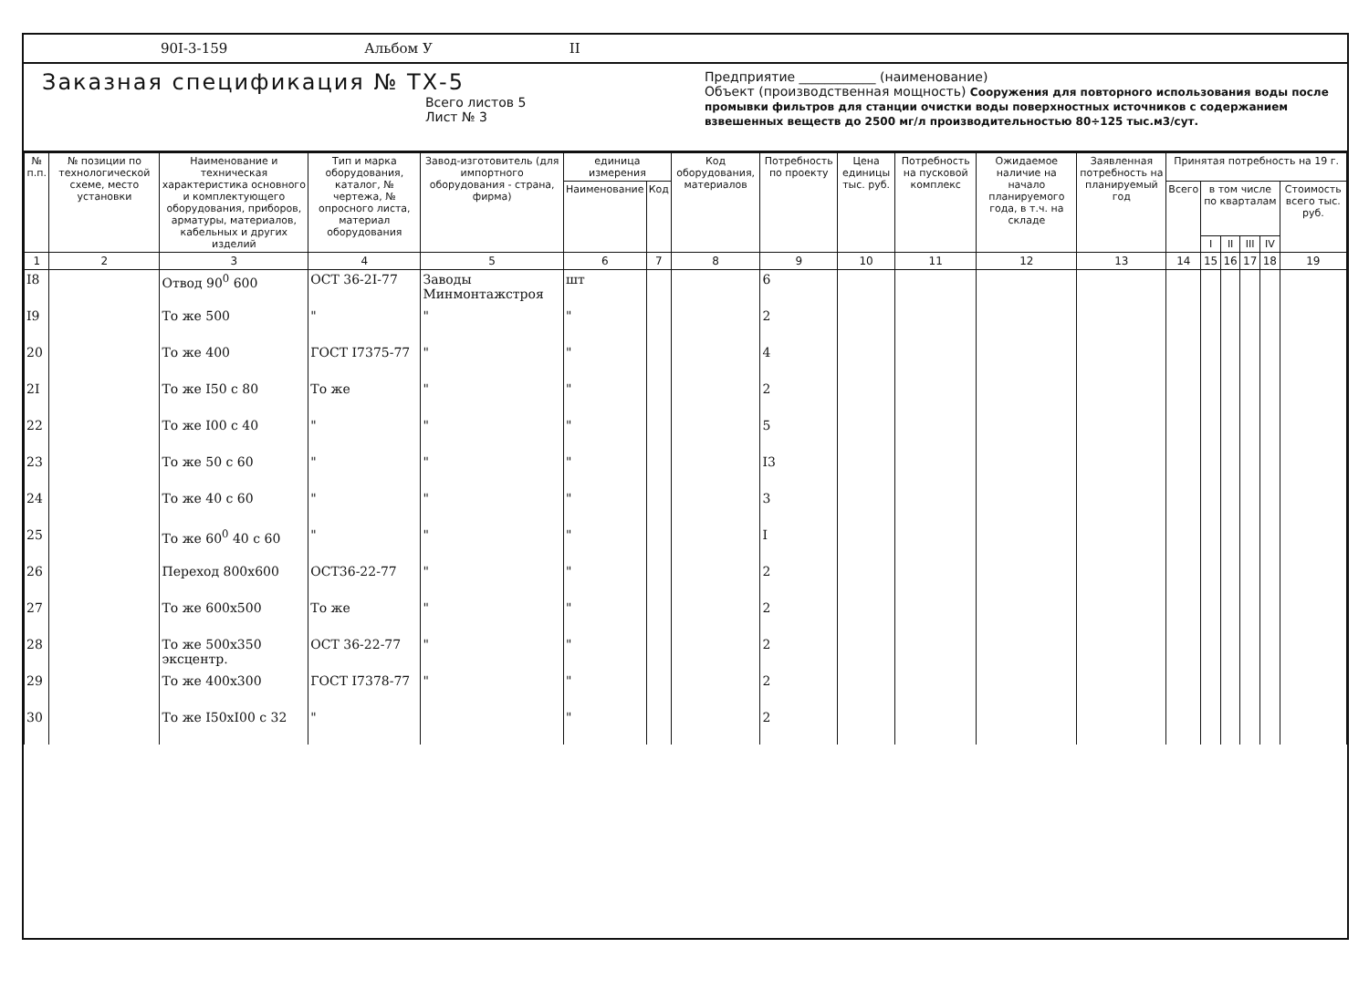90I-3-159 Альбом У II
Заказная спецификация № ТХ-5
Всего листов 5
Лист № 3
Предприятие ____________ (наименование)
Объект (производственная мощность) Сооружения для повторного использования воды после промывки фильтров для станции очистки воды поверхностных источников с содержанием взвешенных веществ до 2500 мг/л производительностью 80÷125 тыс.м3/сут.
| № п.п. | № позиции по технологической схеме, место установки | Наименование и техническая характеристика основного и комплектующего оборудования, приборов, арматуры, материалов, кабельных и других изделий | Тип и марка оборудования, каталог, № чертежа, № опросного листа, материал оборудования | Завод-изготовитель (для импортного оборудования - страна, фирма) | единица измерения | | Код оборудования, материалов | Потребность по проекту | Цена единицы тыс. руб. | Потребность на пусковой комплекс | Ожидаемое наличие на начало планируемого года, в т.ч. на складе | Заявленная потребность на планируемый год | Принятая потребность на 19 г. | | | | | |
| --- | --- | --- | --- | --- | --- | --- | --- | --- | --- | --- | --- | --- | --- | --- | --- | --- | --- | --- |
| | | | | | Наименование | Код | | | | | | | Всего | в том числе по кварталам | | | | Стоимость всего тыс. руб. |
| | | | | | | | | | | | | | | I | II | III | IV | |
| 1 | 2 | 3 | 4 | 5 | 6 | 7 | 8 | 9 | 10 | 11 | 12 | 13 | 14 | 15 | 16 | 17 | 18 | 19 |
| I8 | | Отвод 90<sup>0</sup> 600 | ОСТ 36-2I-77 | Заводы Минмонтажстроя | шт | | | 6 | | | | | | | | | | |
| I9 | | То же 500 | " | " | " | | | 2 | | | | | | | | | | |
| 20 | | То же 400 | ГОСТ I7375-77 | " | " | | | 4 | | | | | | | | | | |
| 2I | | То же I50 с 80 | То же | " | " | | | 2 | | | | | | | | | | |
| 22 | | То же I00 с 40 | " | " | " | | | 5 | | | | | | | | | | |
| 23 | | То же 50 с 60 | " | " | " | | | I3 | | | | | | | | | | |
| 24 | | То же 40 с 60 | " | " | " | | | 3 | | | | | | | | | | |
| 25 | | То же 60<sup>0</sup> 40 с 60 | " | " | " | | | I | | | | | | | | | | |
| 26 | | Переход 800х600 | ОСТ36-22-77 | " | " | | | 2 | | | | | | | | | | |
| 27 | | То же 600х500 | То же | " | " | | | 2 | | | | | | | | | | |
| 28 | | То же 500х350 эксцентр. | ОСТ 36-22-77 | " | " | | | 2 | | | | | | | | | | |
| 29 | | То же 400х300 | ГОСТ I7378-77 | " | " | | | 2 | | | | | | | | | | |
| 30 | | То же I50хI00 с 32 | " | | " | | | 2 | | | | | | | | | | |